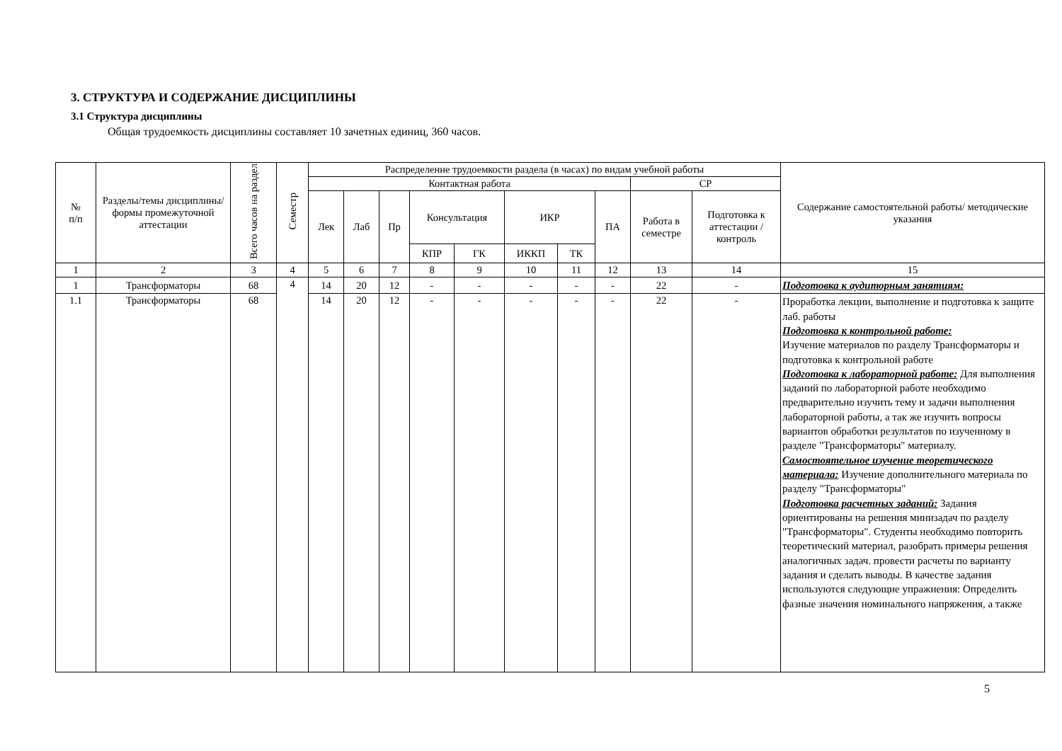3. СТРУКТУРА И СОДЕРЖАНИЕ ДИСЦИПЛИНЫ
3.1 Структура дисциплины
Общая трудоемкость дисциплины составляет 10 зачетных единиц, 360 часов.
| № п/п | Разделы/темы дисциплины/формы промежуточной аттестации | Всего часов на раздел | Семестр | Распределение трудоемкости раздела (в часах) по видам учебной работы | | | | | | | | | | Содержание самостоятельной работы/ методические указания |
| --- | --- | --- | --- | --- | --- | --- | --- | --- | --- | --- | --- | --- | --- | --- |
| | | | | Контактная работа | | | | | | | | СР | | |
| | | | | Лек | Лаб | Пр | Консультация | | ИКР | | ПА | Работа в семестре | Подготовка к аттестации /контроль | |
| | | | | | | | КПР | ГК | ИККП | ТК | | | | |
| 1 | 2 | 3 | 4 | 5 | 6 | 7 | 8 | 9 | 10 | 11 | 12 | 13 | 14 | 15 |
| 1 | Трансформаторы | 68 | 4 | 14 | 20 | 12 | - | - | - | - | - | 22 | - | Подготовка к аудиторным занятиям: |
| 1.1 | Трансформаторы | 68 | | 14 | 20 | 12 | - | - | - | - | - | 22 | - | Проработка лекции, выполнение и подготовка к защите лаб. работы Подготовка к контрольной работе: Изучение материалов по разделу Трансформаторы и подготовка к контрольной работе Подготовка к лабораторной работе: Для выполнения заданий по лабораторной работе необходимо предварительно изучить тему и задачи выполнения лабораторной работы, а так же изучить вопросы вариантов обработки результатов по изученному в разделе "Трансформаторы" материалу. Самостоятельное изучение теоретического материала: Изучение дополнительного материала по разделу "Трансформаторы" Подготовка расчетных заданий: Задания ориентированы на решения минизадач по разделу "Трансформаторы". Студенты необходимо повторить теоретический материал, разобрать примеры решения аналогичных задач. провести расчеты по варианту задания и сделать выводы. В качестве задания используются следующие упражнения: Определить фазные значения номинального напряжения, а также |
5